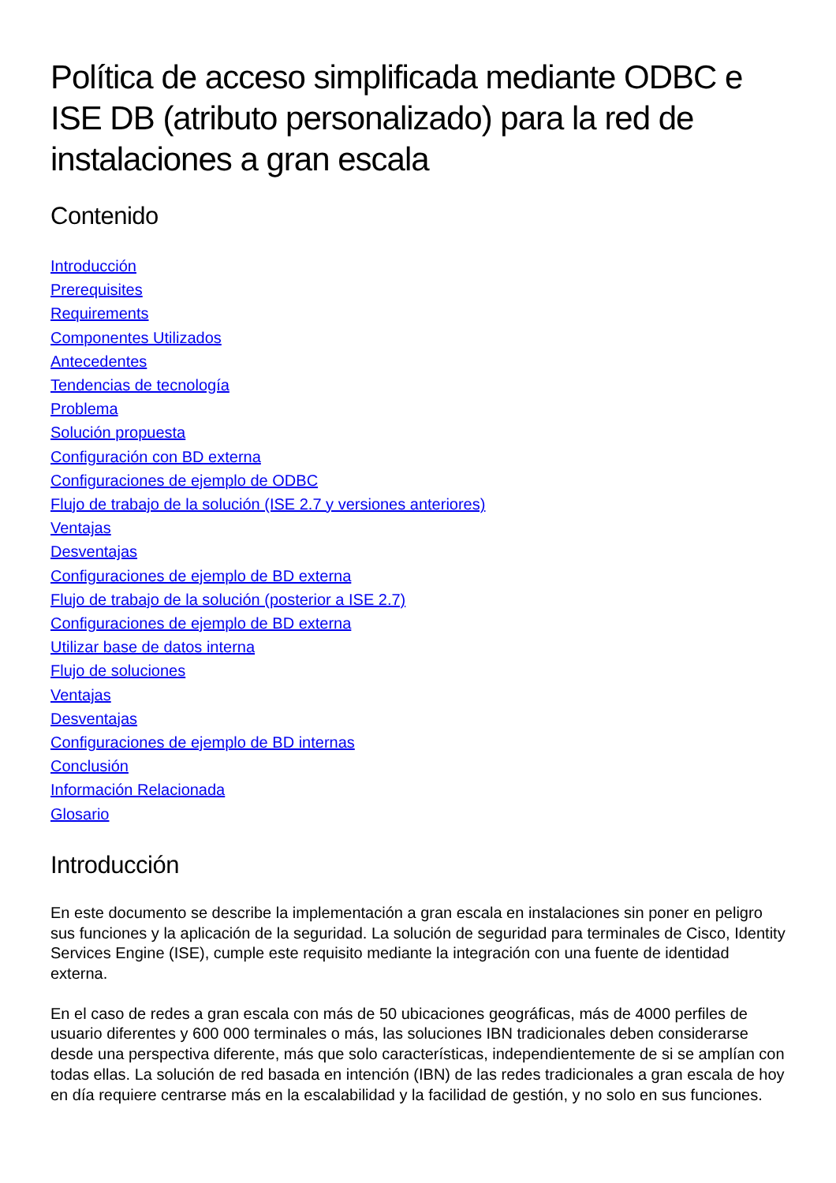Política de acceso simplificada mediante ODBC e ISE DB (atributo personalizado) para la red de instalaciones a gran escala
Contenido
Introducción
Prerequisites
Requirements
Componentes Utilizados
Antecedentes
Tendencias de tecnología
Problema
Solución propuesta
Configuración con BD externa
Configuraciones de ejemplo de ODBC
Flujo de trabajo de la solución (ISE 2.7 y versiones anteriores)
Ventajas
Desventajas
Configuraciones de ejemplo de BD externa
Flujo de trabajo de la solución (posterior a ISE 2.7)
Configuraciones de ejemplo de BD externa
Utilizar base de datos interna
Flujo de soluciones
Ventajas
Desventajas
Configuraciones de ejemplo de BD internas
Conclusión
Información Relacionada
Glosario
Introducción
En este documento se describe la implementación a gran escala en instalaciones sin poner en peligro sus funciones y la aplicación de la seguridad. La solución de seguridad para terminales de Cisco, Identity Services Engine (ISE), cumple este requisito mediante la integración con una fuente de identidad externa.
En el caso de redes a gran escala con más de 50 ubicaciones geográficas, más de 4000 perfiles de usuario diferentes y 600 000 terminales o más, las soluciones IBN tradicionales deben considerarse desde una perspectiva diferente, más que solo características, independientemente de si se amplían con todas ellas. La solución de red basada en intención (IBN) de las redes tradicionales a gran escala de hoy en día requiere centrarse más en la escalabilidad y la facilidad de gestión, y no solo en sus funciones.